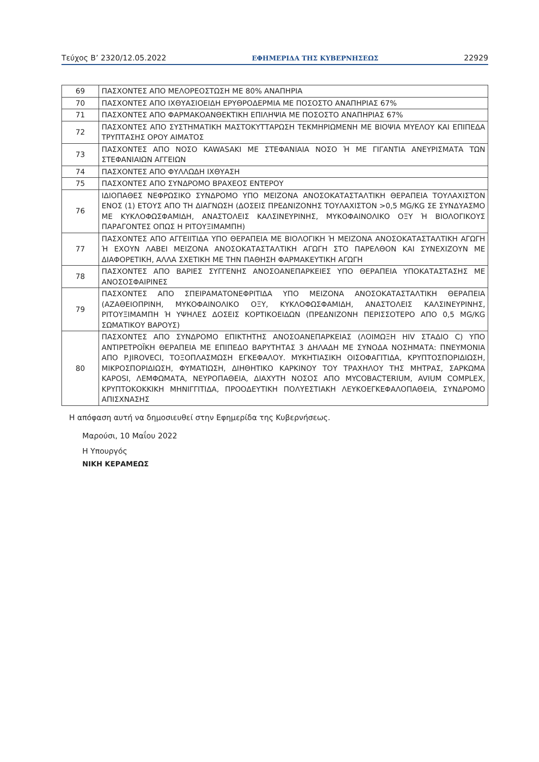Τεύχος B’ 2320/12.05.2022 ΕΦΗΜΕΡΙΔΑ ΤΗΣ ΚΥΒΕΡΝΗΣΕΩΣ 22929
| 69 | ΠΑΣΧΟΝΤΕΣ ΑΠΟ ΜΕΛΟΡΕΟΣΤΩΣΗ ΜΕ 80% ΑΝΑΠΗΡΙΑ |
| 70 | ΠΑΣΧΟΝΤΕΣ ΑΠΟ ΙΧΘΥΑΣΙΟΕΙΔΗ ΕΡΥΘΡΟΔΕΡΜΙΑ ΜΕ ΠΟΣΟΣΤΟ ΑΝΑΠΗΡΙΑΣ 67% |
| 71 | ΠΑΣΧΟΝΤΕΣ ΑΠΟ ΦΑΡΜΑΚΟΑΝΘΕΚΤΙΚΗ ΕΠΙΛΗΨΙΑ ΜΕ ΠΟΣΟΣΤΟ ΑΝΑΠΗΡΙΑΣ 67% |
| 72 | ΠΑΣΧΟΝΤΕΣ ΑΠΟ ΣΥΣΤΗΜΑΤΙΚΗ ΜΑΣΤΟΚΥΤΤΑΡΩΣΗ ΤΕΚΜΗΡΙΩΜΕΝΗ ΜΕ ΒΙΟΨΙΑ ΜΥΕΛΟΥ ΚΑΙ ΕΠΙΠΕΔΑ ΤΡΥΠΤΑΣΗΣ ΟΡΟΥ ΑΙΜΑΤΟΣ |
| 73 | ΠΑΣΧΟΝΤΕΣ ΑΠΟ ΝΟΣΟ KAWASAKI ΜΕ ΣΤΕΦΑΝΙΑΙΑ ΝΟΣΟ Ή ΜΕ ΓΙΓΑΝΤΙΑ ΑΝΕΥΡΙΣΜΑΤΑ ΤΩΝ ΣΤΕΦΑΝΙΑΙΩΝ ΑΓΓΕΙΩΝ |
| 74 | ΠΑΣΧΟΝΤΕΣ ΑΠΟ ΦΥΛΛΩΔΗ ΙΧΘΥΑΣΗ |
| 75 | ΠΑΣΧΟΝΤΕΣ ΑΠΟ ΣΥΝΔΡΟΜΟ ΒΡΑΧΕΟΣ ΕΝΤΕΡΟΥ |
| 76 | ΙΔΙΟΠΑΘΕΣ ΝΕΦΡΩΣΙΚΟ ΣΥΝΔΡΟΜΟ ΥΠΟ ΜΕΙΖΟΝΑ ΑΝΟΣΟΚΑΤΑΣΤΑΛΤΙΚΗ ΘΕΡΑΠΕΙΑ ΤΟΥΛΑΧΙΣΤΟΝ ΕΝΟΣ (1) ΕΤΟΥΣ ΑΠΟ ΤΗ ΔΙΑΓΝΩΣΗ (ΔΟΣΕΙΣ ΠΡΕΔΝΙΖΟΝΗΣ ΤΟΥΛΑΧΙΣΤΟΝ >0,5 MG/KG ΣΕ ΣΥΝΔΥΑΣΜΟ ΜΕ ΚΥΚΛΟΦΩΣΦΑΜΙΔΗ, ΑΝΑΣΤΟΛΕΙΣ ΚΑΛΣΙΝΕΥΡΙΝΗΣ, ΜΥΚΟΦΑΙΝΟΛΙΚΟ ΟΞΥ Ή ΒΙΟΛΟΓΙΚΟΥΣ ΠΑΡΑΓΟΝΤΕΣ ΟΠΩΣ Η ΡΙΤΟΥΞΙΜΑΜΠΗ) |
| 77 | ΠΑΣΧΟΝΤΕΣ ΑΠΟ ΑΓΓΕΙΙΤΙΔΑ ΥΠΟ ΘΕΡΑΠΕΙΑ ΜΕ ΒΙΟΛΟΓΙΚΗ Ή ΜΕΙΖΟΝΑ ΑΝΟΣΟΚΑΤΑΣΤΑΛΤΙΚΗ ΑΓΩΓΗ Ή ΕΧΟΥΝ ΛΑΒΕΙ ΜΕΙΖΟΝΑ ΑΝΟΣΟΚΑΤΑΣΤΑΛΤΙΚΗ ΑΓΩΓΗ ΣΤΟ ΠΑΡΕΛΘΟΝ ΚΑΙ ΣΥΝΕΧΙΖΟΥΝ ΜΕ ΔΙΑΦΟΡΕΤΙΚΗ, ΑΛΛΑ ΣΧΕΤΙΚΗ ΜΕ ΤΗΝ ΠΑΘΗΣΗ ΦΑΡΜΑΚΕΥΤΙΚΗ ΑΓΩΓΗ |
| 78 | ΠΑΣΧΟΝΤΕΣ ΑΠΟ ΒΑΡΙΕΣ ΣΥΓΓΕΝΗΣ ΑΝΟΣΟΑΝΕΠΑΡΚΕΙΕΣ ΥΠΟ ΘΕΡΑΠΕΙΑ ΥΠΟΚΑΤΑΣΤΑΣΗΣ ΜΕ ΑΝΟΣΟΣΦΑΙΡΙΝΕΣ |
| 79 | ΠΑΣΧΟΝΤΕΣ ΑΠΟ ΣΠΕΙΡΑΜΑΤΟΝΕΦΡΙΤΙΔΑ ΥΠΟ ΜΕΙΖΟΝΑ ΑΝΟΣΟΚΑΤΑΣΤΑΛΤΙΚΗ ΘΕΡΑΠΕΙΑ (ΑΖΑΘΕΙΟΠΡΙΝΗ, ΜΥΚΟΦΑΙΝΟΛΙΚΟ ΟΞΥ, ΚΥΚΛΟΦΩΣΦΑΜΙΔΗ, ΑΝΑΣΤΟΛΕΙΣ ΚΑΛΣΙΝΕΥΡΙΝΗΣ, ΡΙΤΟΥΞΙΜΑΜΠΗ Ή ΥΨΗΛΕΣ ΔΟΣΕΙΣ ΚΟΡΤΙΚΟΕΙΔΩΝ (ΠΡΕΔΝΙΖΟΝΗ ΠΕΡΙΣΣΟΤΕΡΟ ΑΠΟ 0,5 MG/KG ΣΩΜΑΤΙΚΟΥ ΒΑΡΟΥΣ) |
| 80 | ΠΑΣΧΟΝΤΕΣ ΑΠΟ ΣΥΝΔΡΟΜΟ ΕΠΙΚΤΗΤΗΣ ΑΝΟΣΟΑΝΕΠΑΡΚΕΙΑΣ (ΛΟΙΜΩΞΗ HIV ΣΤΑΔΙΟ C) ΥΠΟ ΑΝΤΙΡΕΤΡΟΪΚΗ ΘΕΡΑΠΕΙΑ ΜΕ ΕΠΙΠΕΔΟ ΒΑΡΥΤΗΤΑΣ 3 ΔΗΛΑΔΗ ΜΕ ΣΥΝΟΔΑ ΝΟΣΗΜΑΤΑ: ΠΝΕΥΜΟΝΙΑ ΑΠΟ P.JIROVECI, ΤΟΞΟΠΛΑΣΜΩΣΗ ΕΓΚΕΦΑΛΟΥ. ΜΥΚΗΤΙΑΣΙΚΗ ΟΙΣΟΦΑΓΙΤΙΔΑ, ΚΡΥΠΤΟΣΠΟΡΙΔΙΩΣΗ, ΜΙΚΡΟΣΠΟΡΙΔΙΩΣΗ, ΦΥΜΑΤΙΩΣΗ, ΔΙΗΘΗΤΙΚΟ ΚΑΡΚΙΝΟΥ ΤΟΥ ΤΡΑΧΗΛΟΥ ΤΗΣ ΜΗΤΡΑΣ, ΣΑΡΚΩΜΑ KAPOSI, ΛΕΜΦΩΜΑΤΑ, ΝΕΥΡΟΠΑΘΕΙΑ, ΔΙΑΧΥΤΗ ΝΟΣΟΣ ΑΠΟ MYCOBACTERIUM, AVIUM COMPLEX, ΚΡΥΠΤΟΚΟΚΚΙΚΗ ΜΗΝΙΓΓΙΤΙΔΑ, ΠΡΟΟΔΕΥΤΙΚΗ ΠΟΛΥΕΣΤΙΑΚΗ ΛΕΥΚΟΕΓΚΕΦΑΛΟΠΑΘΕΙΑ, ΣΥΝΔΡΟΜΟ ΑΠΙΣΧΝΑΣΗΣ |
Η απόφαση αυτή να δημοσιευθεί στην Εφημερίδα της Κυβερνήσεως.
Μαρούσι, 10 Μαΐου 2022
Η Υπουργός
ΝΙΚΗ ΚΕΡΑΜΕΩΣ